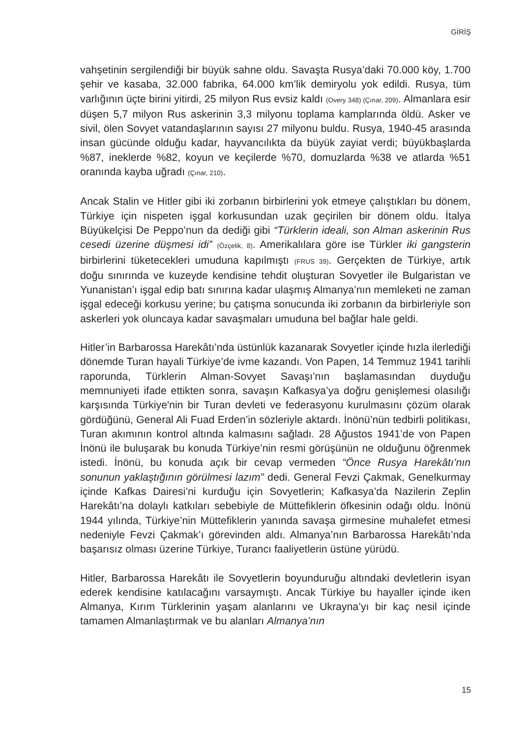GİRİŞ
vahşetinin sergilendiği bir büyük sahne oldu. Savaşta Rusya’daki 70.000 köy, 1.700 şehir ve kasaba, 32.000 fabrika, 64.000 km’lik demiryolu yok edildi. Rusya, tüm varlığının üçte birini yitirdi, 25 milyon Rus evsiz kaldı (Overy 348) (Çınar, 209). Almanlara esir düşen 5,7 milyon Rus askerinin 3,3 milyonu toplama kamplarında öldü. Asker ve sivil, ölen Sovyet vatandaşlarının sayısı 27 milyonu buldu. Rusya, 1940-45 arasında insan gücünde olduğu kadar, hayvancılıkta da büyük zayiat verdi; büyükbaşlarda %87, ineklerde %82, koyun ve keçilerde %70, domuzlarda %38 ve atlarda %51 oranında kayba uğradı (Çınar, 210).
Ancak Stalin ve Hitler gibi iki zorbanın birbirlerini yok etmeye çalıştıkları bu dönem, Türkiye için nispeten işgal korkusundan uzak geçirilen bir dönem oldu. İtalya Büyükelçisi De Peppo’nun da dediği gibi “Türklerin ideali, son Alman askerinin Rus cesedi üzerine düşmesi idi” (Özçelik, 8). Amerikalılara göre ise Türkler iki gangsterin birbirlerini tüketecekleri umuduna kapılmıştı (FRUS 39). Gerçekten de Türkiye, artık doğu sınırında ve kuzeyde kendisine tehdit oluşturan Sovyetler ile Bulgaristan ve Yunanistan’ı işgal edip batı sınırına kadar ulaşmış Almanya’nın memleketi ne zaman işgal edeceği korkusu yerine; bu çatışma sonucunda iki zorbanın da birbirleriyle son askerleri yok oluncaya kadar savaşmaları umuduna bel bağlar hale geldi.
Hitler’in Barbarossa Harekâtı’nda üstünlük kazanarak Sovyetler içinde hızla ilerlediği dönemde Turan hayali Türkiye’de ivme kazandı. Von Papen, 14 Temmuz 1941 tarihli raporunda, Türklerin Alman-Sovyet Savaşı’nın başlamasından duyduğu memnuniyeti ifade ettikten sonra, savaşın Kafkasya’ya doğru genişlemesi olasılığı karşısında Türkiye'nin bir Turan devleti ve federasyonu kurulmasını çözüm olarak gördüğünü, General Ali Fuad Erden’in sözleriyle aktardı. İnönü’nün tedbirli politikası, Turan akımının kontrol altında kalmasını sağladı. 28 Ağustos 1941’de von Papen İnönü ile buluşarak bu konuda Türkiye’nin resmi görüşünün ne olduğunu öğrenmek istedi. İnönü, bu konuda açık bir cevap vermeden “Önce Rusya Harekâtı’nın sonunun yaklaştığının görülmesi lazım” dedi. General Fevzi Çakmak, Genelkurmay içinde Kafkas Dairesi’ni kurduğu için Sovyetlerin; Kafkasya’da Nazilerin Zeplin Harekâtı’na dolaylı katkıları sebebiyle de Müttefiklerin öfkesinin odağı oldu. İnönü 1944 yılında, Türkiye’nin Müttefiklerin yanında savaşa girmesine muhalefet etmesi nedeniyle Fevzi Çakmak’ı görevinden aldı. Almanya’nın Barbarossa Harekâtı’nda başarısız olması üzerine Türkiye, Turancı faaliyetlerin üstüne yürüdü.
Hitler, Barbarossa Harekâtı ile Sovyetlerin boyunduruğu altındaki devletlerin isyan ederek kendisine katılacağını varsaymıştı. Ancak Türkiye bu hayaller içinde iken Almanya, Kırım Türklerinin yaşam alanlarını ve Ukrayna’yı bir kaç nesil içinde tamamen Almanlaştırmak ve bu alanları Almanya’nın
15